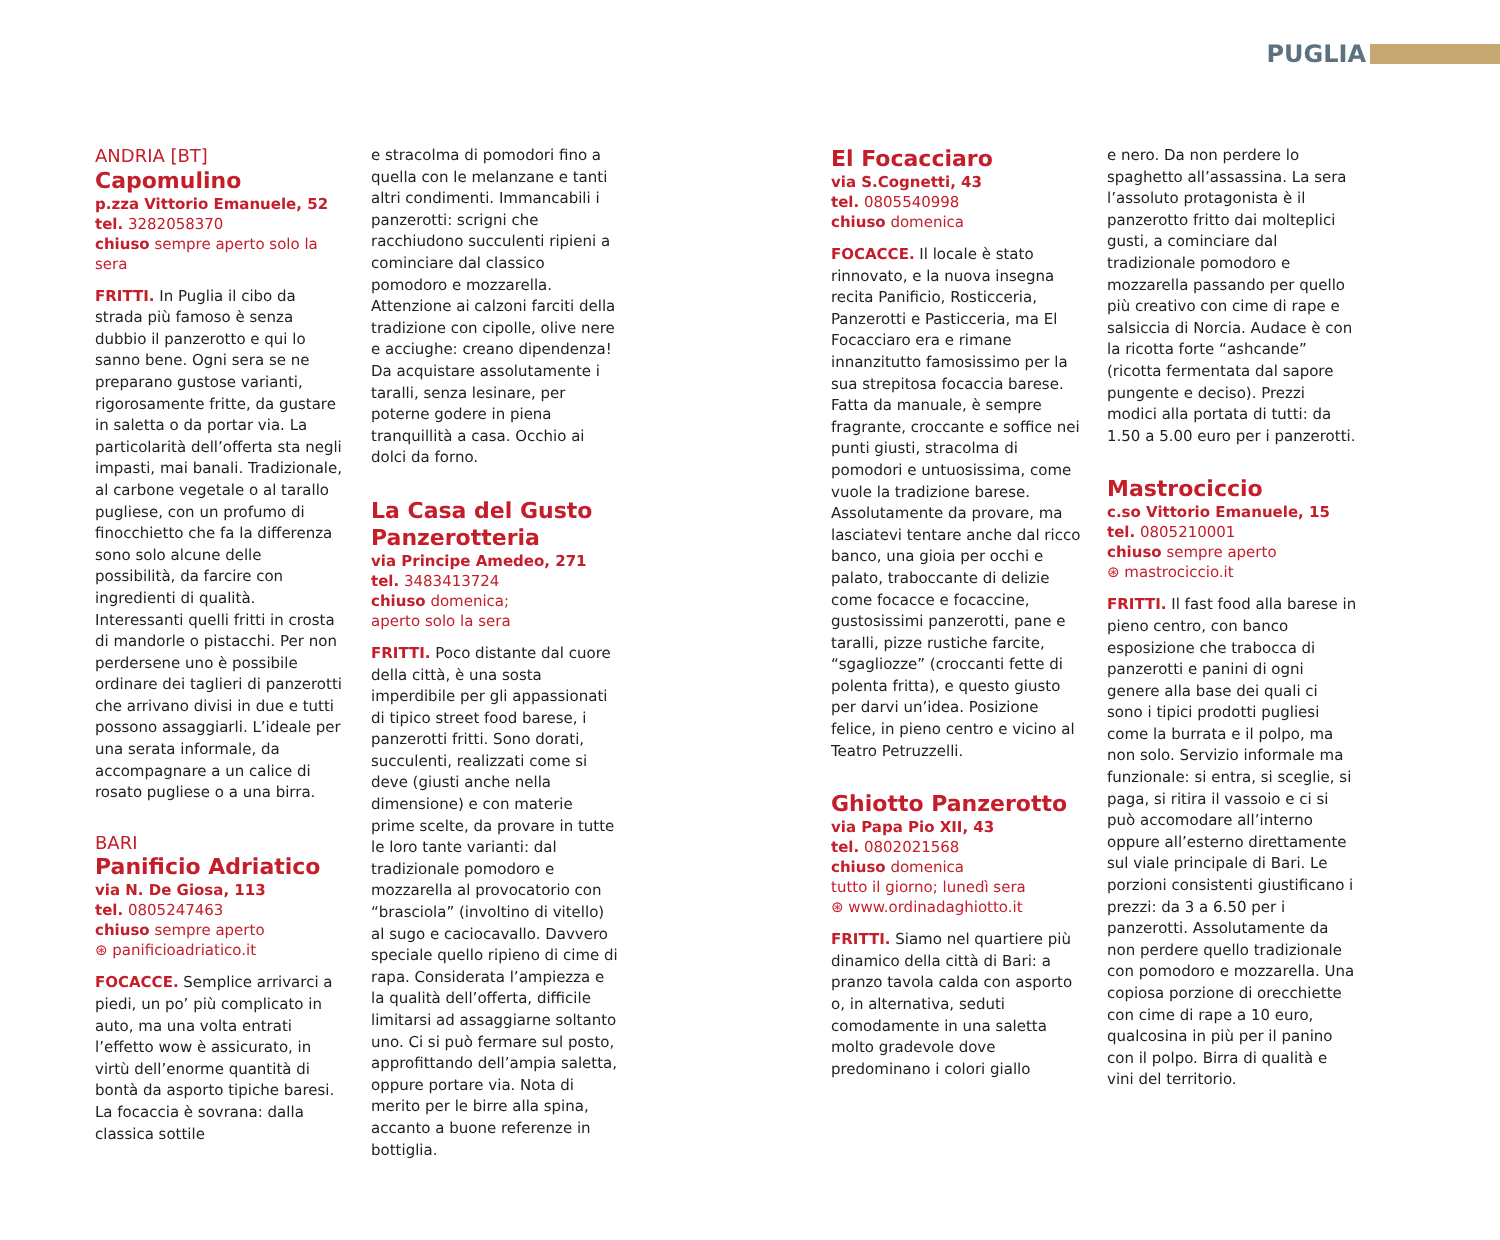PUGLIA
ANDRIA [BT]
Capomulino
p.zza Vittorio Emanuele, 52
tel. 3282058370
chiuso sempre aperto solo la sera
FRITTI. In Puglia il cibo da strada più famoso è senza dubbio il panzerotto e qui lo sanno bene. Ogni sera se ne preparano gustose varianti, rigorosamente fritte, da gustare in saletta o da portar via. La particolarità dell’offerta sta negli impasti, mai banali. Tradizionale, al carbone vegetale o al tarallo pugliese, con un profumo di finocchietto che fa la differenza sono solo alcune delle possibilità, da farcire con ingredienti di qualità. Interessanti quelli fritti in crosta di mandorle o pistacchi. Per non perdersene uno è possibile ordinare dei taglieri di panzerotti che arrivano divisi in due e tutti possono assaggiarli. L’ideale per una serata informale, da accompagnare a un calice di rosato pugliese o a una birra.
BARI
Panificio Adriatico
via N. De Giosa, 113
tel. 0805247463
chiuso sempre aperto
⊛ panificioadriatico.it
FOCACCE. Semplice arrivarci a piedi, un po’ più complicato in auto, ma una volta entrati l’effetto wow è assicurato, in virtù dell’enorme quantità di bontà da asporto tipiche baresi. La focaccia è sovrana: dalla classica sottile
e stracolma di pomodori fino a quella con le melanzane e tanti altri condimenti. Immancabili i panzerotti: scrigni che racchiudono succulenti ripieni a cominciare dal classico pomodoro e mozzarella. Attenzione ai calzoni farciti della tradizione con cipolle, olive nere e acciughe: creano dipendenza! Da acquistare assolutamente i taralli, senza lesinare, per poterne godere in piena tranquillità a casa. Occhio ai dolci da forno.
La Casa del Gusto Panzerotteria
via Principe Amedeo, 271
tel. 3483413724
chiuso domenica;
aperto solo la sera
FRITTI. Poco distante dal cuore della città, è una sosta imperdibile per gli appassionati di tipico street food barese, i panzerotti fritti. Sono dorati, succulenti, realizzati come si deve (giusti anche nella dimensione) e con materie prime scelte, da provare in tutte le loro tante varianti: dal tradizionale pomodoro e mozzarella al provocatorio con “brasciola” (involtino di vitello) al sugo e caciocavallo. Davvero speciale quello ripieno di cime di rapa. Considerata l’ampiezza e la qualità dell’offerta, difficile limitarsi ad assaggiarne soltanto uno. Ci si può fermare sul posto, approfittando dell’ampia saletta, oppure portare via. Nota di merito per le birre alla spina, accanto a buone referenze in bottiglia.
El Focacciaro
via S.Cognetti, 43
tel. 0805540998
chiuso domenica
FOCACCE. Il locale è stato rinnovato, e la nuova insegna recita Panificio, Rosticceria, Panzerotti e Pasticceria, ma El Focacciaro era e rimane innanzitutto famosissimo per la sua strepitosa focaccia barese. Fatta da manuale, è sempre fragrante, croccante e soffice nei punti giusti, stracolma di pomodori e untuosissima, come vuole la tradizione barese. Assolutamente da provare, ma lasciatevi tentare anche dal ricco banco, una gioia per occhi e palato, traboccante di delizie come focacce e focaccine, gustosissimi panzerotti, pane e taralli, pizze rustiche farcite, “sgagliozze” (croccanti fette di polenta fritta), e questo giusto per darvi un’idea. Posizione felice, in pieno centro e vicino al Teatro Petruzzelli.
Ghiotto Panzerotto
via Papa Pio XII, 43
tel. 0802021568
chiuso domenica
tutto il giorno; lunedì sera
⊛ www.ordinadaghiotto.it
FRITTI. Siamo nel quartiere più dinamico della città di Bari: a pranzo tavola calda con asporto o, in alternativa, seduti comodamente in una saletta molto gradevole dove predominano i colori giallo
e nero. Da non perdere lo spaghetto all’assassina. La sera l’assoluto protagonista è il panzerotto fritto dai molteplici gusti, a cominciare dal tradizionale pomodoro e mozzarella passando per quello più creativo con cime di rape e salsiccia di Norcia. Audace è con la ricotta forte “ashcande” (ricotta fermentata dal sapore pungente e deciso). Prezzi modici alla portata di tutti: da 1.50 a 5.00 euro per i panzerotti.
Mastrociccio
c.so Vittorio Emanuele, 15
tel. 0805210001
chiuso sempre aperto
⊛ mastrociccio.it
FRITTI. Il fast food alla barese in pieno centro, con banco esposizione che trabocca di panzerotti e panini di ogni genere alla base dei quali ci sono i tipici prodotti pugliesi come la burrata e il polpo, ma non solo. Servizio informale ma funzionale: si entra, si sceglie, si paga, si ritira il vassoio e ci si può accomodare all’interno oppure all’esterno direttamente sul viale principale di Bari. Le porzioni consistenti giustificano i prezzi: da 3 a 6.50 per i panzerotti. Assolutamente da non perdere quello tradizionale con pomodoro e mozzarella. Una copiosa porzione di orecchiette con cime di rape a 10 euro, qualcosina in più per il panino con il polpo. Birra di qualità e vini del territorio.